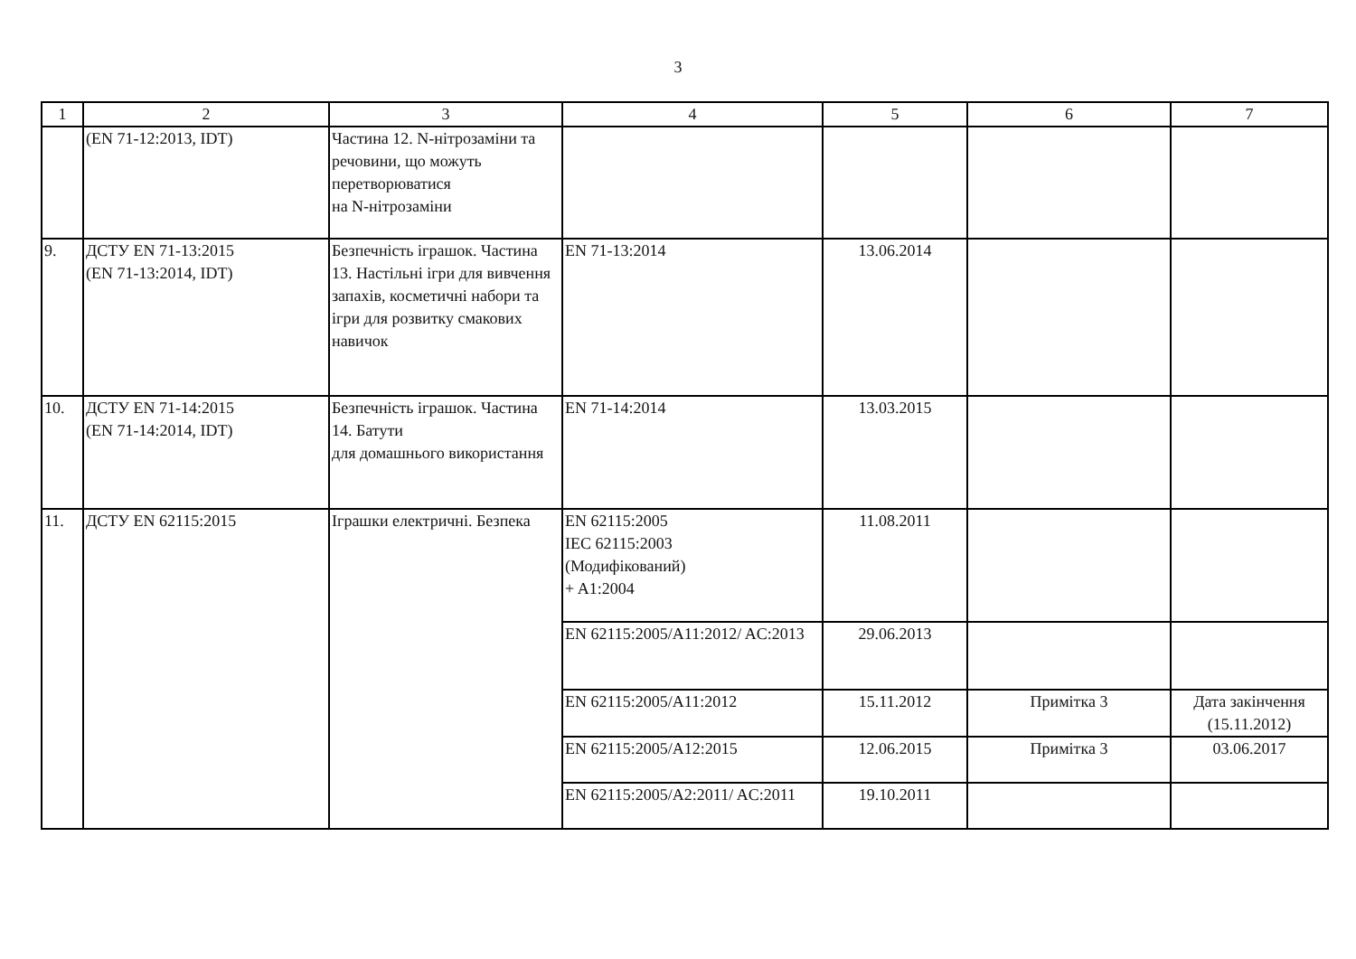3
| 1 | 2 | 3 | 4 | 5 | 6 | 7 |
| --- | --- | --- | --- | --- | --- | --- |
| | (EN 71-12:2013, IDT) | Частина 12. N-нітрозаміни та речовини, що можуть перетворюватися на N-нітрозаміни | | | | |
| 9. | ДСТУ EN 71-13:2015 (EN 71-13:2014, IDT) | Безпечність іграшок. Частина 13. Настільні ігри для вивчення запахів, косметичні набори та ігри для розвитку смакових навичок | EN 71-13:2014 | 13.06.2014 | | |
| 10. | ДСТУ EN 71-14:2015 (EN 71-14:2014, IDT) | Безпечність іграшок. Частина 14. Батути для домашнього використання | EN 71-14:2014 | 13.03.2015 | | |
| 11. | ДСТУ EN 62115:2015 | Іграшки електричні. Безпека | EN 62115:2005 IEC 62115:2003 (Модифікований) + A1:2004 | 11.08.2011 | | |
| | | | EN 62115:2005/A11:2012/ AC:2013 | 29.06.2013 | | |
| | | | EN 62115:2005/A11:2012 | 15.11.2012 | Примітка 3 | Дата закінчення (15.11.2012) |
| | | | EN 62115:2005/A12:2015 | 12.06.2015 | Примітка 3 | 03.06.2017 |
| | | | EN 62115:2005/A2:2011/ AC:2011 | 19.10.2011 | | |